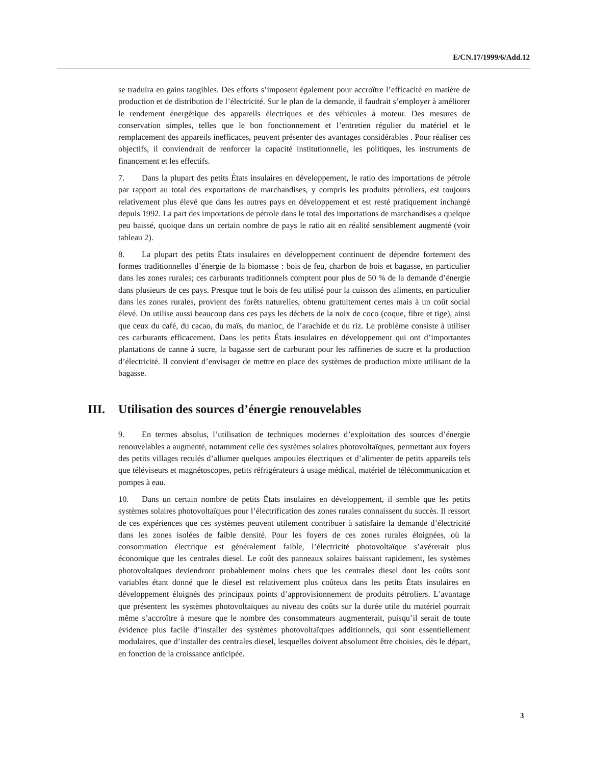E/CN.17/1999/6/Add.12
se traduira en gains tangibles. Des efforts s’imposent également pour accroître l’efficacité en matière de production et de distribution de l’électricité. Sur le plan de la demande, il faudrait s’employer à améliorer le rendement énergétique des appareils électriques et des véhicules à moteur. Des mesures de conservation simples, telles que le bon fonctionnement et l’entretien régulier du matériel et le remplacement des appareils inefficaces, peuvent présenter des avantages considérables . Pour réaliser ces objectifs, il conviendrait de renforcer la capacité institutionnelle, les politiques, les instruments de financement et les effectifs.
7. Dans la plupart des petits États insulaires en développement, le ratio des importations de pétrole par rapport au total des exportations de marchandises, y compris les produits pétroliers, est toujours relativement plus élevé que dans les autres pays en développement et est resté pratiquement inchangé depuis 1992. La part des importations de pétrole dans le total des importations de marchandises a quelque peu baissé, quoique dans un certain nombre de pays le ratio ait en réalité sensiblement augmenté (voir tableau 2).
8. La plupart des petits États insulaires en développement continuent de dépendre fortement des formes traditionnelles d’énergie de la biomasse : bois de feu, charbon de bois et bagasse, en particulier dans les zones rurales; ces carburants traditionnels comptent pour plus de 50 % de la demande d’énergie dans plusieurs de ces pays. Presque tout le bois de feu utilisé pour la cuisson des aliments, en particulier dans les zones rurales, provient des forêts naturelles, obtenu gratuitement certes mais à un coût social élevé. On utilise aussi beaucoup dans ces pays les déchets de la noix de coco (coque, fibre et tige), ainsi que ceux du café, du cacao, du maïs, du manioc, de l’arachide et du riz. Le problème consiste à utiliser ces carburants efficacement. Dans les petits États insulaires en développement qui ont d’importantes plantations de canne à sucre, la bagasse sert de carburant pour les raffineries de sucre et la production d’électricité. Il convient d’envisager de mettre en place des systèmes de production mixte utilisant de la bagasse.
III. Utilisation des sources d’énergie renouvelables
9. En termes absolus, l’utilisation de techniques modernes d’exploitation des sources d’énergie renouvelables a augmenté, notamment celle des systèmes solaires photovoltaïques, permettant aux foyers des petits villages reculés d’allumer quelques ampoules électriques et d’alimenter de petits appareils tels que téléviseurs et magnétoscopes, petits réfrigérateurs à usage médical, matériel de télécommunication et pompes à eau.
10. Dans un certain nombre de petits États insulaires en développement, il semble que les petits systèmes solaires photovoltaïques pour l’électrification des zones rurales connaissent du succès. Il ressort de ces expériences que ces systèmes peuvent utilement contribuer à satisfaire la demande d’électricité dans les zones isolées de faible densité. Pour les foyers de ces zones rurales éloignées, où la consommation électrique est généralement faible, l’électricité photovoltaïque s’avérerait plus économique que les centrales diesel. Le coût des panneaux solaires baissant rapidement, les systèmes photovoltaïques deviendront probablement moins chers que les centrales diesel dont les coûts sont variables étant donné que le diesel est relativement plus coûteux dans les petits États insulaires en développement éloignés des principaux points d’approvisionnement de produits pétroliers. L’avantage que présentent les systèmes photovoltaïques au niveau des coûts sur la durée utile du matériel pourrait même s’accroître à mesure que le nombre des consommateurs augmenterait, puisqu’il serait de toute évidence plus facile d’installer des systèmes photovoltaïques additionnels, qui sont essentiellement modulaires, que d’installer des centrales diesel, lesquelles doivent absolument être choisies, dès le départ, en fonction de la croissance anticipée.
3